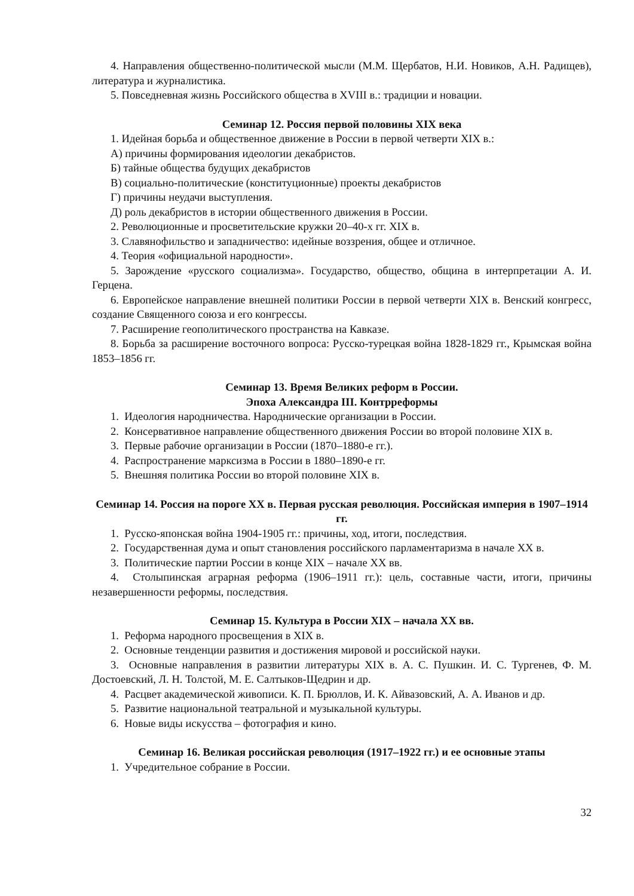4. Направления общественно-политической мысли (М.М. Щербатов, Н.И. Новиков, А.Н. Радищев), литература и журналистика.
5. Повседневная жизнь Российского общества в XVIII в.: традиции и новации.
Семинар 12. Россия первой половины XIX века
1. Идейная борьба и общественное движение в России в первой четверти XIX в.:
А) причины формирования идеологии декабристов.
Б) тайные общества будущих декабристов
В) социально-политические (конституционные) проекты декабристов
Г) причины неудачи выступления.
Д) роль декабристов в истории общественного движения в России.
2. Революционные и просветительские кружки 20–40-х гг. XIX в.
3. Славянофильство и западничество: идейные воззрения, общее и отличное.
4. Теория «официальной народности».
5. Зарождение «русского социализма». Государство, общество, община в интерпретации А. И. Герцена.
6. Европейское направление внешней политики России в первой четверти XIX в. Венский конгресс, создание Священного союза и его конгрессы.
7. Расширение геополитического пространства на Кавказе.
8. Борьба за расширение восточного вопроса: Русско-турецкая война 1828-1829 гг., Крымская война 1853–1856 гг.
Семинар 13. Время Великих реформ в России.
Эпоха Александра III. Контрреформы
1. Идеология народничества. Народнические организации в России.
2. Консервативное направление общественного движения России во второй половине XIX в.
3. Первые рабочие организации в России (1870–1880-е гг.).
4. Распространение марксизма в России в 1880–1890-е гг.
5. Внешняя политика России во второй половине XIX в.
Семинар 14. Россия на пороге XX в. Первая русская революция. Российская империя в 1907–1914 гг.
1. Русско-японская война 1904-1905 гг.: причины, ход, итоги, последствия.
2. Государственная дума и опыт становления российского парламентаризма в начале XX в.
3. Политические партии России в конце XIX – начале XX вв.
4. Столыпинская аграрная реформа (1906–1911 гг.): цель, составные части, итоги, причины незавершенности реформы, последствия.
Семинар 15. Культура в России XIX – начала XX вв.
1. Реформа народного просвещения в XIX в.
2. Основные тенденции развития и достижения мировой и российской науки.
3. Основные направления в развитии литературы XIX в. А. С. Пушкин. И. С. Тургенев, Ф. М. Достоевский, Л. Н. Толстой, М. Е. Салтыков-Щедрин и др.
4. Расцвет академической живописи. К. П. Брюллов, И. К. Айвазовский, А. А. Иванов и др.
5. Развитие национальной театральной и музыкальной культуры.
6. Новые виды искусства – фотография и кино.
Семинар 16. Великая российская революция (1917–1922 гг.) и ее основные этапы
1. Учредительное собрание в России.
32